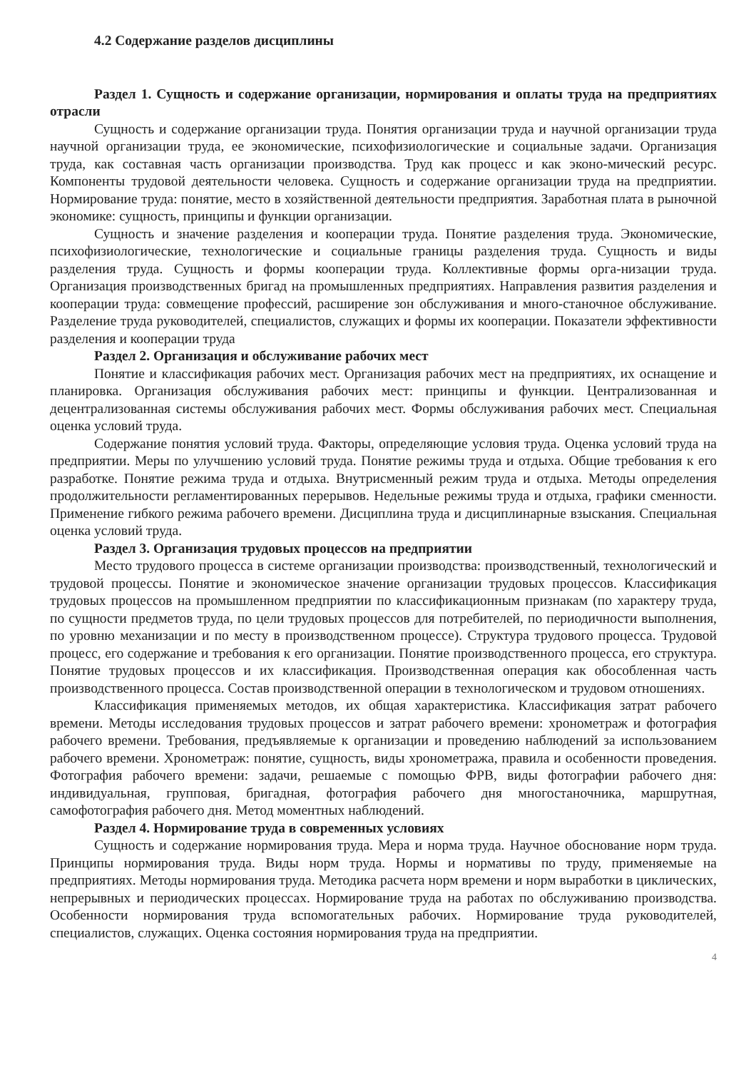4.2 Содержание разделов дисциплины
Раздел 1. Сущность и содержание организации, нормирования и оплаты труда на предприятиях отрасли
Сущность и содержание организации труда. Понятия организации труда и научной организации труда научной организации труда, ее экономические, психофизиологические и социальные задачи. Организация труда, как составная часть организации производства. Труд как процесс и как эконо-мический ресурс. Компоненты трудовой деятельности человека. Сущность и содержание организации труда на предприятии. Нормирование труда: понятие, место в хозяйственной деятельности предприятия. Заработная плата в рыночной экономике: сущность, принципы и функции организации.
Сущность и значение разделения и кооперации труда. Понятие разделения труда. Экономические, психофизиологические, технологические и социальные границы разделения труда. Сущность и виды разделения труда. Сущность и формы кооперации труда. Коллективные формы орга-низации труда. Организация производственных бригад на промышленных предприятиях. Направления развития разделения и кооперации труда: совмещение профессий, расширение зон обслуживания и много-станочное обслуживание. Разделение труда руководителей, специалистов, служащих и формы их кооперации. Показатели эффективности разделения и кооперации труда
Раздел 2. Организация и обслуживание рабочих мест
Понятие и классификация рабочих мест. Организация рабочих мест на предприятиях, их оснащение и планировка. Организация обслуживания рабочих мест: принципы и функции. Централизованная и децентрализованная системы обслуживания рабочих мест. Формы обслуживания рабочих мест. Специальная оценка условий труда.
Содержание понятия условий труда. Факторы, определяющие условия труда. Оценка условий труда на предприятии. Меры по улучшению условий труда. Понятие режимы труда и отдыха. Общие требования к его разработке. Понятие режима труда и отдыха. Внутрисменный режим труда и отдыха. Методы определения продолжительности регламентированных перерывов. Недельные режимы труда и отдыха, графики сменности. Применение гибкого режима рабочего времени. Дисциплина труда и дисциплинарные взыскания. Специальная оценка условий труда.
Раздел 3. Организация трудовых процессов на предприятии
Место трудового процесса в системе организации производства: производственный, технологический и трудовой процессы. Понятие и экономическое значение организации трудовых процессов. Классификация трудовых процессов на промышленном предприятии по классификационным признакам (по характеру труда, по сущности предметов труда, по цели трудовых процессов для потребителей, по периодичности выполнения, по уровню механизации и по месту в производственном процессе). Структура трудового процесса. Трудовой процесс, его содержание и требования к его организации. Понятие производственного процесса, его структура. Понятие трудовых процессов и их классификация. Производственная операция как обособленная часть производственного процесса. Состав производственной операции в технологическом и трудовом отношениях.
Классификация применяемых методов, их общая характеристика. Классификация затрат рабочего времени. Методы исследования трудовых процессов и затрат рабочего времени: хронометраж и фотография рабочего времени. Требования, предъявляемые к организации и проведению наблюдений за использованием рабочего времени. Хронометраж: понятие, сущность, виды хронометража, правила и особенности проведения. Фотография рабочего времени: задачи, решаемые с помощью ФРВ, виды фотографии рабочего дня: индивидуальная, групповая, бригадная, фотография рабочего дня многостаночника, маршрутная, самофотография рабочего дня. Метод моментных наблюдений.
Раздел 4. Нормирование труда в современных условиях
Сущность и содержание нормирования труда. Мера и норма труда. Научное обоснование норм труда. Принципы нормирования труда. Виды норм труда. Нормы и нормативы по труду, применяемые на предприятиях. Методы нормирования труда. Методика расчета норм времени и норм выработки в циклических, непрерывных и периодических процессах. Нормирование труда на работах по обслуживанию производства. Особенности нормирования труда вспомогательных рабочих. Нормирование труда руководителей, специалистов, служащих. Оценка состояния нормирования труда на предприятии.
4